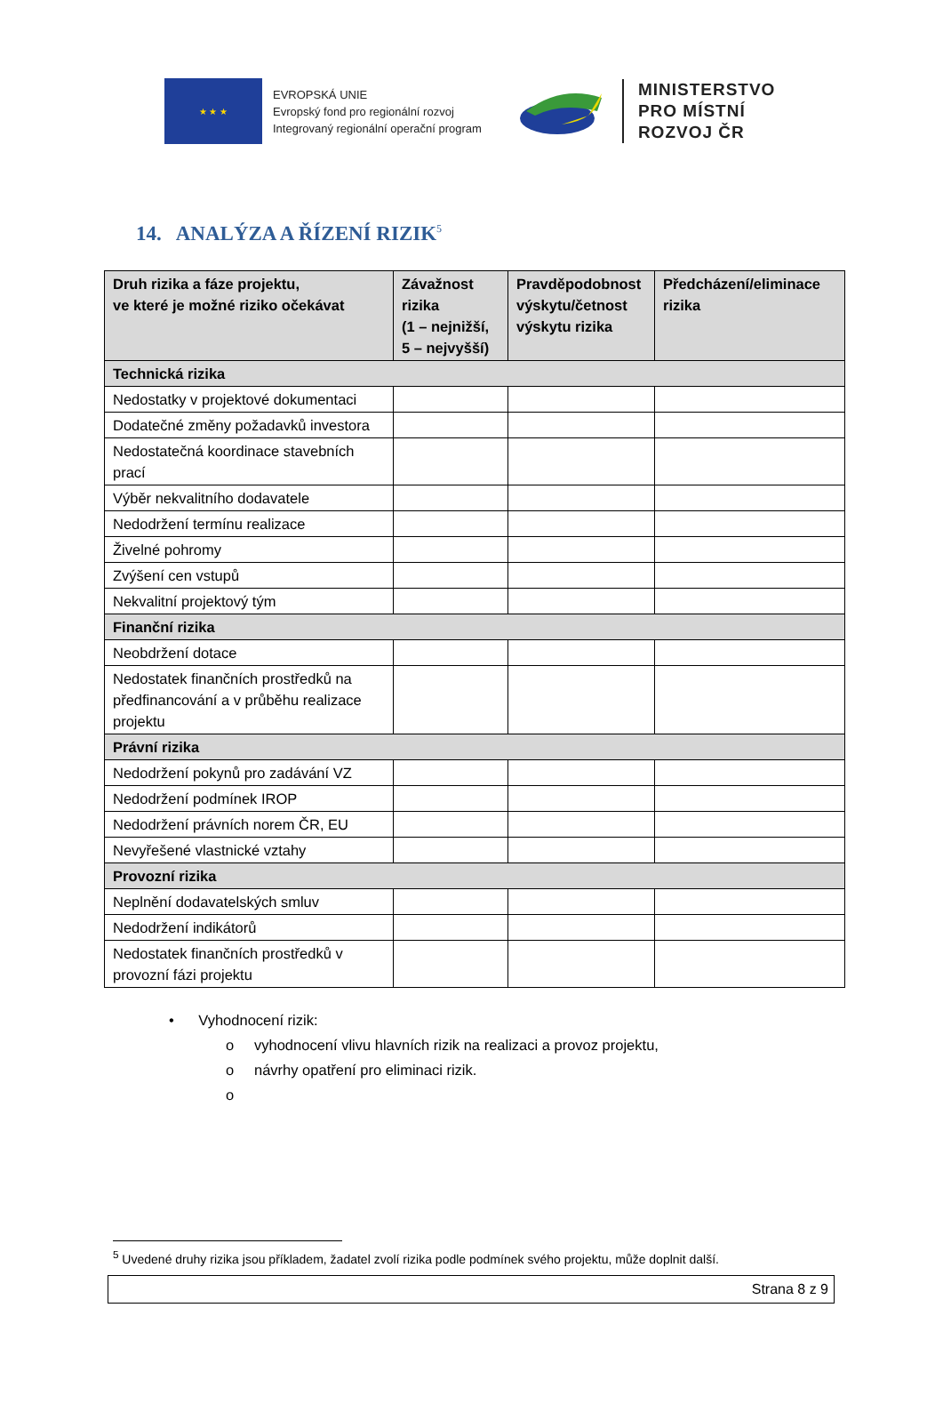★ ★ ★
EVROPSKÁ UNIE
Evropský fond pro regionální rozvoj
Integrovaný regionální operační program
MINISTERSTVO
PRO MÍSTNÍ
ROZVOJ ČR
14. ANALÝZA A ŘÍZENÍ RIZIK<sup>5</sup>
| Druh rizika a fáze projektu, ve které je možné riziko očekávat | Závažnost rizika (1 – nejnižší, 5 – nejvyšší) | Pravděpodobnost výskytu/četnost výskytu rizika | Předcházení/eliminace rizika |
| --- | --- | --- | --- |
| Technická rizika | | | |
| Nedostatky v projektové dokumentaci | | | |
| Dodatečné změny požadavků investora | | | |
| Nedostatečná koordinace stavebních prací | | | |
| Výběr nekvalitního dodavatele | | | |
| Nedodržení termínu realizace | | | |
| Živelné pohromy | | | |
| Zvýšení cen vstupů | | | |
| Nekvalitní projektový tým | | | |
| Finanční rizika | | | |
| Neobdržení dotace | | | |
| Nedostatek finančních prostředků na předfinancování a v průběhu realizace projektu | | | |
| Právní rizika | | | |
| Nedodržení pokynů pro zadávání VZ | | | |
| Nedodržení podmínek IROP | | | |
| Nedodržení právních norem ČR, EU | | | |
| Nevyřešené vlastnické vztahy | | | |
| Provozní rizika | | | |
| Neplnění dodavatelských smluv | | | |
| Nedodržení indikátorů | | | |
| Nedostatek finančních prostředků v provozní fázi projektu | | | |
• Vyhodnocení rizik:
o vyhodnocení vlivu hlavních rizik na realizaci a provoz projektu,
o návrhy opatření pro eliminaci rizik.
o
<sup>5</sup> Uvedené druhy rizika jsou příkladem, žadatel zvolí rizika podle podmínek svého projektu, může doplnit další.
Strana 8 z 9